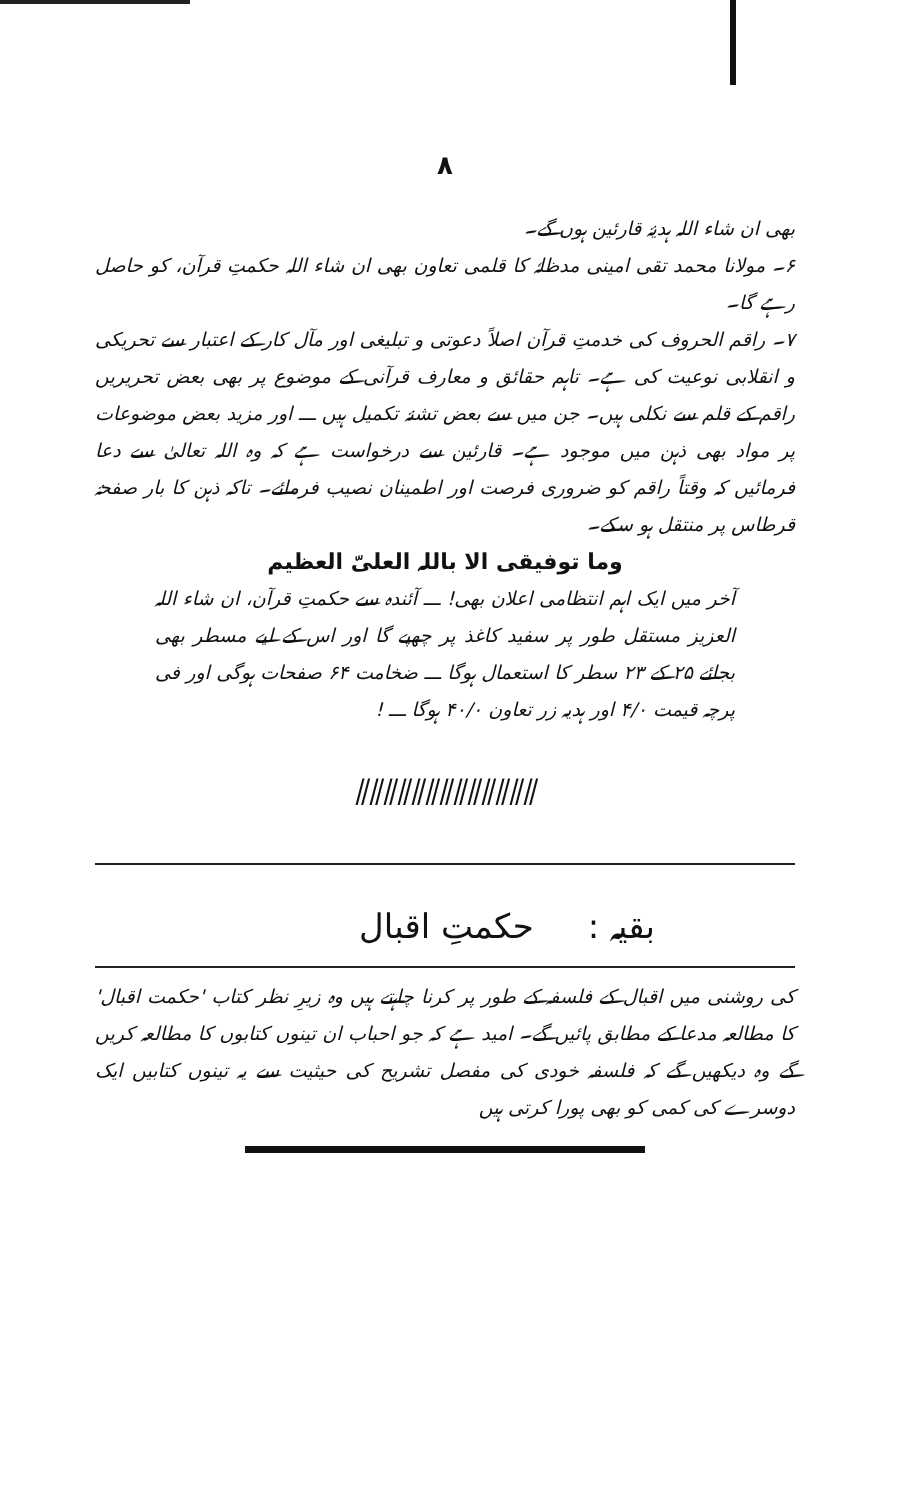٨
بھی ان شاء اللہ ہدیۂ قارئین ہوں گے۔
۶۔ مولانا محمد تقی امینی مدظلہٗ کا قلمی تعاون بھی ان شاء اللہ حکمتِ قرآن، کو حاصل رہے گا۔
۷۔ راقم الحروف کی خدمتِ قرآن اصلاً دعوتی و تبلیغی اور مآل کار کے اعتبار سے تحریکی و انقلابی نوعیت کی ہے۔ تاہم حقائق و معارف قرآنی کے موضوع پر بھی بعض تحریریں راقم کے قلم سے نکلی ہیں۔ جن میں سے بعض تشنۂ تکمیل ہیں ـــ اور مزید بعض موضوعات پر مواد بھی ذہن میں موجود ہے۔ قارئین سے درخواست ہے کہ وہ اللہ تعالیٰ سے دعا فرمائیں کہ وقتاً راقم کو ضروری فرصت اور اطمینان نصیب فرمائے۔ تاکہ ذہن کا بار صفحۂ قرطاس پر منتقل ہو سکے۔
وما توفیقی الا باللہ العلیّ العظیم
آخر میں ایک اہم انتظامی اعلان بھی! ـــ آئندہ سے حکمتِ قرآن، ان شاء اللہ العزیز مستقل طور پر سفید کاغذ پر چھپے گا اور اس کے لیے مسطر بھی بجائے ۲۵ کے ۲۳ سطر کا استعمال ہوگا ـــ ضخامت ۶۴ صفحات ہوگی اور فی پرچہ قیمت ۴/۰ اور ہدیہ زر تعاون ۴۰/۰ ہوگا ـــ !
⫽⫽⫽⫽⫽⫽⫽⫽⫽⫽⫽⫽⫽
بقیہ : حکمتِ اقبال
کی روشنی میں اقبال کے فلسفہ کے طور پر کرنا چاہتے ہیں وہ زیرِ نظر کتاب 'حکمت اقبال' کا مطالعہ مدعا کے مطابق پائیں گے۔ امید ہے کہ جو احباب ان تینوں کتابوں کا مطالعہ کریں گے وہ دیکھیں گے کہ فلسفہ خودی کی مفصل تشریح کی حیثیت سے یہ تینوں کتابیں ایک دوسرے کی کمی کو بھی پورا کرتی ہیں